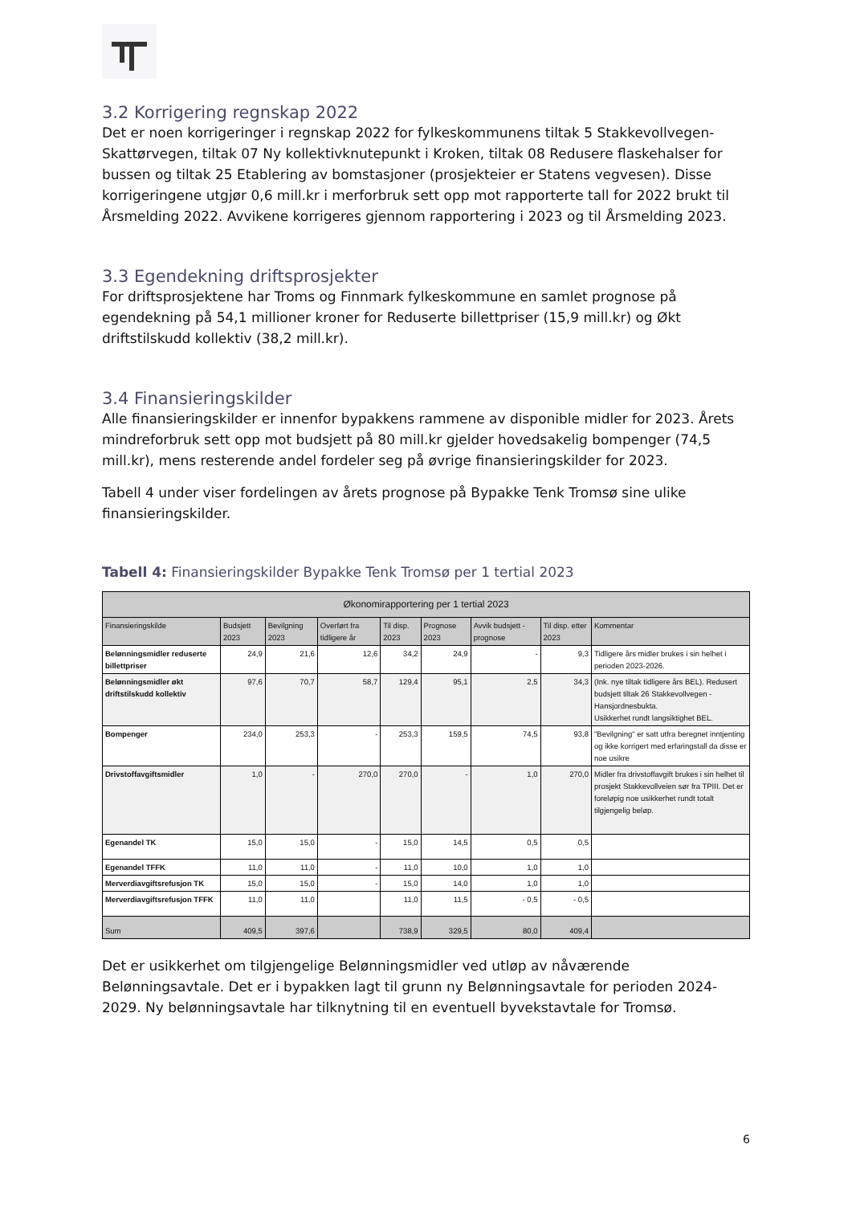3.2 Korrigering regnskap 2022
Det er noen korrigeringer i regnskap 2022 for fylkeskommunens tiltak 5 Stakkevollvegen-Skattørvegen, tiltak 07 Ny kollektivknutepunkt i Kroken, tiltak 08 Redusere flaskehalser for bussen og tiltak 25 Etablering av bomstasjoner (prosjekteier er Statens vegvesen). Disse korrigeringene utgjør 0,6 mill.kr i merforbruk sett opp mot rapporterte tall for 2022 brukt til Årsmelding 2022. Avvikene korrigeres gjennom rapportering i 2023 og til Årsmelding 2023.
3.3 Egendekning driftsprosjekter
For driftsprosjektene har Troms og Finnmark fylkeskommune en samlet prognose på egendekning på 54,1 millioner kroner for Reduserte billettpriser (15,9 mill.kr) og Økt driftstilskudd kollektiv (38,2 mill.kr).
3.4 Finansieringskilder
Alle finansieringskilder er innenfor bypakkens rammene av disponible midler for 2023. Årets mindreforbruk sett opp mot budsjett på 80 mill.kr gjelder hovedsakelig bompenger (74,5 mill.kr), mens resterende andel fordeler seg på øvrige finansieringskilder for 2023.
Tabell 4 under viser fordelingen av årets prognose på Bypakke Tenk Tromsø sine ulike finansieringskilder.
Tabell 4: Finansieringskilder Bypakke Tenk Tromsø per 1 tertial 2023
| Økonomirapportering per 1 tertial 2023 | | | | | | | | |
| --- | --- | --- | --- | --- | --- | --- | --- | --- |
| Finansieringskilde | Budsjett 2023 | Bevilgning 2023 | Overført fra tidligere år | Til disp. 2023 | Prognose 2023 | Avvik budsjett - prognose | Til disp. etter 2023 | Kommentar |
| Belønningsmidler reduserte billettpriser | 24,9 | 21,6 | 12,6 | 34,2 | 24,9 | - | 9,3 | Tidligere års midler brukes i sin helhet i perioden 2023-2026. |
| Belønningsmidler økt driftstilskudd kollektiv | 97,6 | 70,7 | 58,7 | 129,4 | 95,1 | 2,5 | 34,3 | (Ink. nye tiltak tidligere års BEL). Redusert budsjett tiltak 26 Stakkevollvegen - Hansjordnesbukta. Usikkerhet rundt langsiktighet BEL. |
| Bompenger | 234,0 | 253,3 | - | 253,3 | 159,5 | 74,5 | 93,8 | "Bevilgning" er satt utfra beregnet inntjenting og ikke korrigert med erfaringstall da disse er noe usikre |
| Drivstoffavgiftsmidler | 1,0 | - | 270,0 | 270,0 | - | 1,0 | 270,0 | Midler fra drivstoffavgift brukes i sin helhet til prosjekt Stakkevollveien sør fra TPIII. Det er foreløpig noe usikkerhet rundt totalt tilgjengelig beløp. |
| Egenandel TK | 15,0 | 15,0 | - | 15,0 | 14,5 | 0,5 | 0,5 | |
| Egenandel TFFK | 11,0 | 11,0 | - | 11,0 | 10,0 | 1,0 | 1,0 | |
| Merverdiavgiftsrefusjon TK | 15,0 | 15,0 | - | 15,0 | 14,0 | 1,0 | 1,0 | |
| Merverdiavgiftsrefusjon TFFK | 11,0 | 11,0 | | 11,0 | 11,5 | - 0,5 | - 0,5 | |
| Sum | 409,5 | 397,6 | | 738,9 | 329,5 | 80,0 | 409,4 | |
Det er usikkerhet om tilgjengelige Belønningsmidler ved utløp av nåværende Belønningsavtale. Det er i bypakken lagt til grunn ny Belønningsavtale for perioden 2024-2029. Ny belønningsavtale har tilknytning til en eventuell byvekstavtale for Tromsø.
6